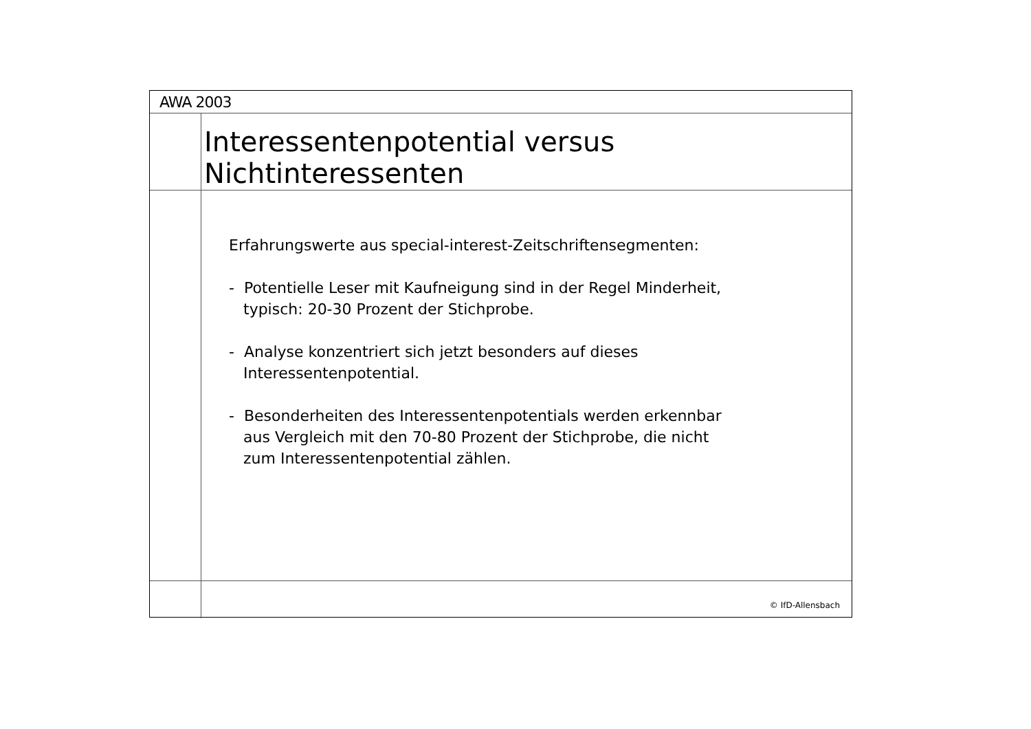AWA 2003
Interessentenpotential versus
Nichtinteressenten
Erfahrungswerte aus special-interest-Zeitschriftensegmenten:
- Potentielle Leser mit Kaufneigung sind in der Regel Minderheit,
typisch: 20-30 Prozent der Stichprobe.
- Analyse konzentriert sich jetzt besonders auf dieses
Interessentenpotential.
- Besonderheiten des Interessentenpotentials werden erkennbar
aus Vergleich mit den 70-80 Prozent der Stichprobe, die nicht
zum Interessentenpotential zählen.
© IfD-Allensbach